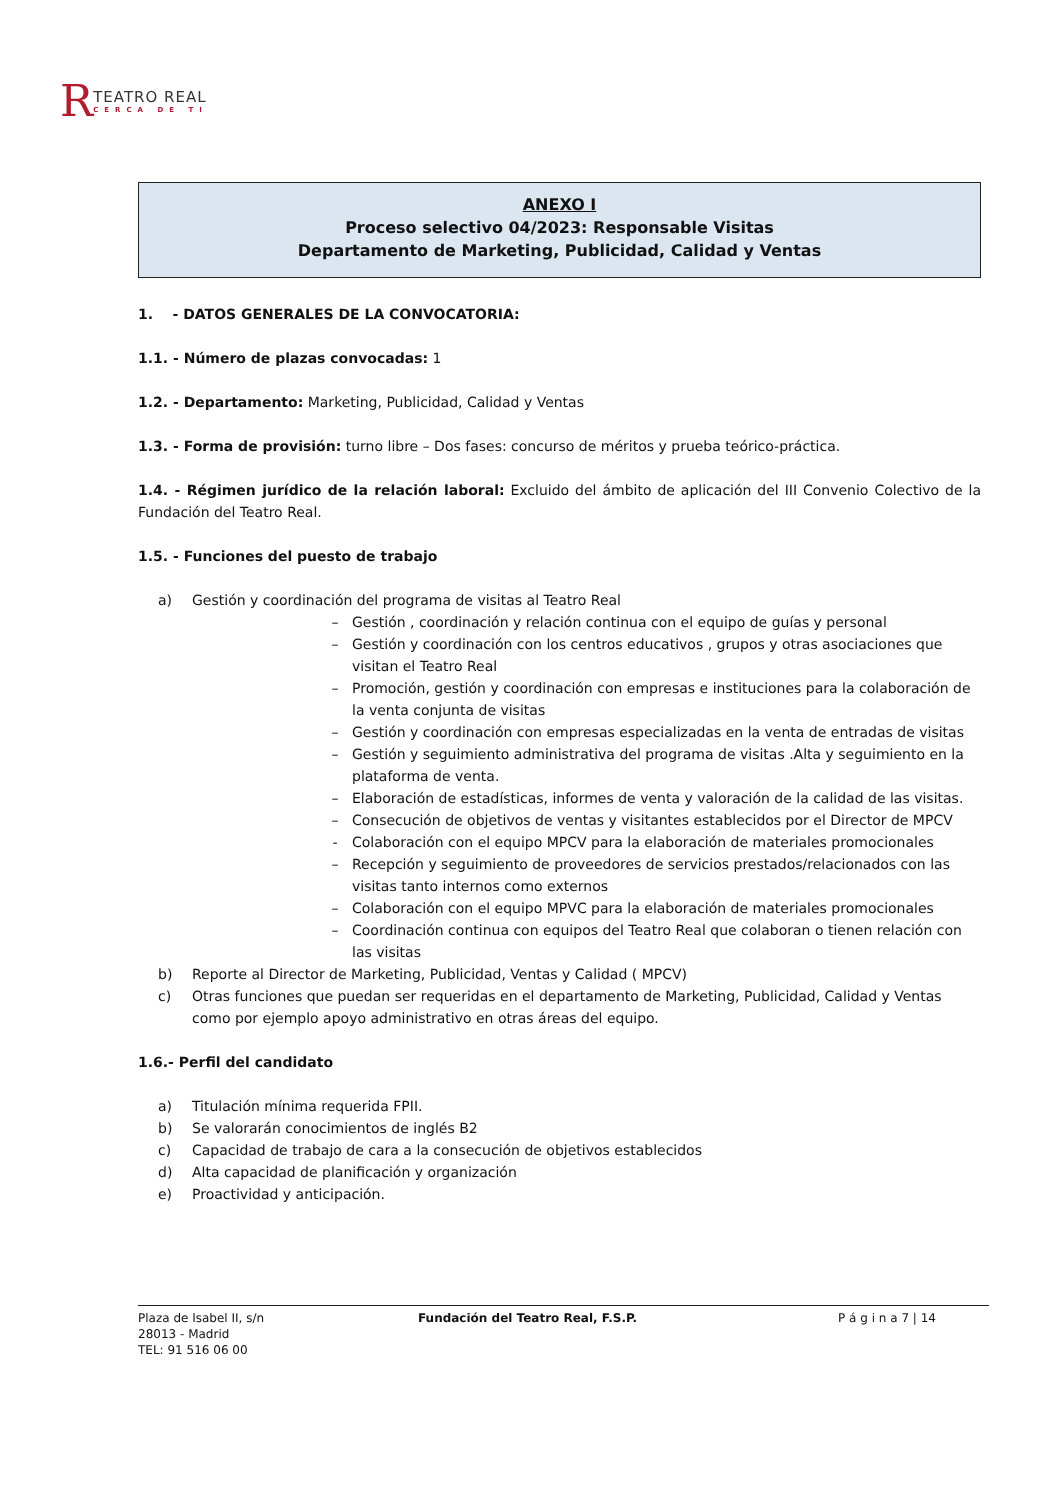R
TEATRO REAL
CERCA DE TI
ANEXO I
Proceso selectivo 04/2023: Responsable Visitas
Departamento de Marketing, Publicidad, Calidad y Ventas
1. - DATOS GENERALES DE LA CONVOCATORIA:
1.1. - Número de plazas convocadas: 1
1.2. - Departamento: Marketing, Publicidad, Calidad y Ventas
1.3. - Forma de provisión: turno libre – Dos fases: concurso de méritos y prueba teórico-práctica.
1.4. - Régimen jurídico de la relación laboral: Excluido del ámbito de aplicación del III Convenio Colectivo de la Fundación del Teatro Real.
1.5. - Funciones del puesto de trabajo
a) Gestión y coordinación del programa de visitas al Teatro Real
– Gestión , coordinación y relación continua con el equipo de guías y personal
– Gestión y coordinación con los centros educativos , grupos y otras asociaciones que visitan el Teatro Real
– Promoción, gestión y coordinación con empresas e instituciones para la colaboración de la venta conjunta de visitas
– Gestión y coordinación con empresas especializadas en la venta de entradas de visitas
– Gestión y seguimiento administrativa del programa de visitas .Alta y seguimiento en la plataforma de venta.
– Elaboración de estadísticas, informes de venta y valoración de la calidad de las visitas.
– Consecución de objetivos de ventas y visitantes establecidos por el Director de MPCV
- Colaboración con el equipo MPCV para la elaboración de materiales promocionales
– Recepción y seguimiento de proveedores de servicios prestados/relacionados con las visitas tanto internos como externos
– Colaboración con el equipo MPVC para la elaboración de materiales promocionales
– Coordinación continua con equipos del Teatro Real que colaboran o tienen relación con las visitas
b) Reporte al Director de Marketing, Publicidad, Ventas y Calidad ( MPCV)
c) Otras funciones que puedan ser requeridas en el departamento de Marketing, Publicidad, Calidad y Ventas como por ejemplo apoyo administrativo en otras áreas del equipo.
1.6.- Perfil del candidato
a) Titulación mínima requerida FPII.
b) Se valorarán conocimientos de inglés B2
c) Capacidad de trabajo de cara a la consecución de objetivos establecidos
d) Alta capacidad de planificación y organización
e) Proactividad y anticipación.
Plaza de Isabel II, s/n
28013 - Madrid
TEL: 91 516 06 00
Fundación del Teatro Real, F.S.P. P á g i n a 7 | 14